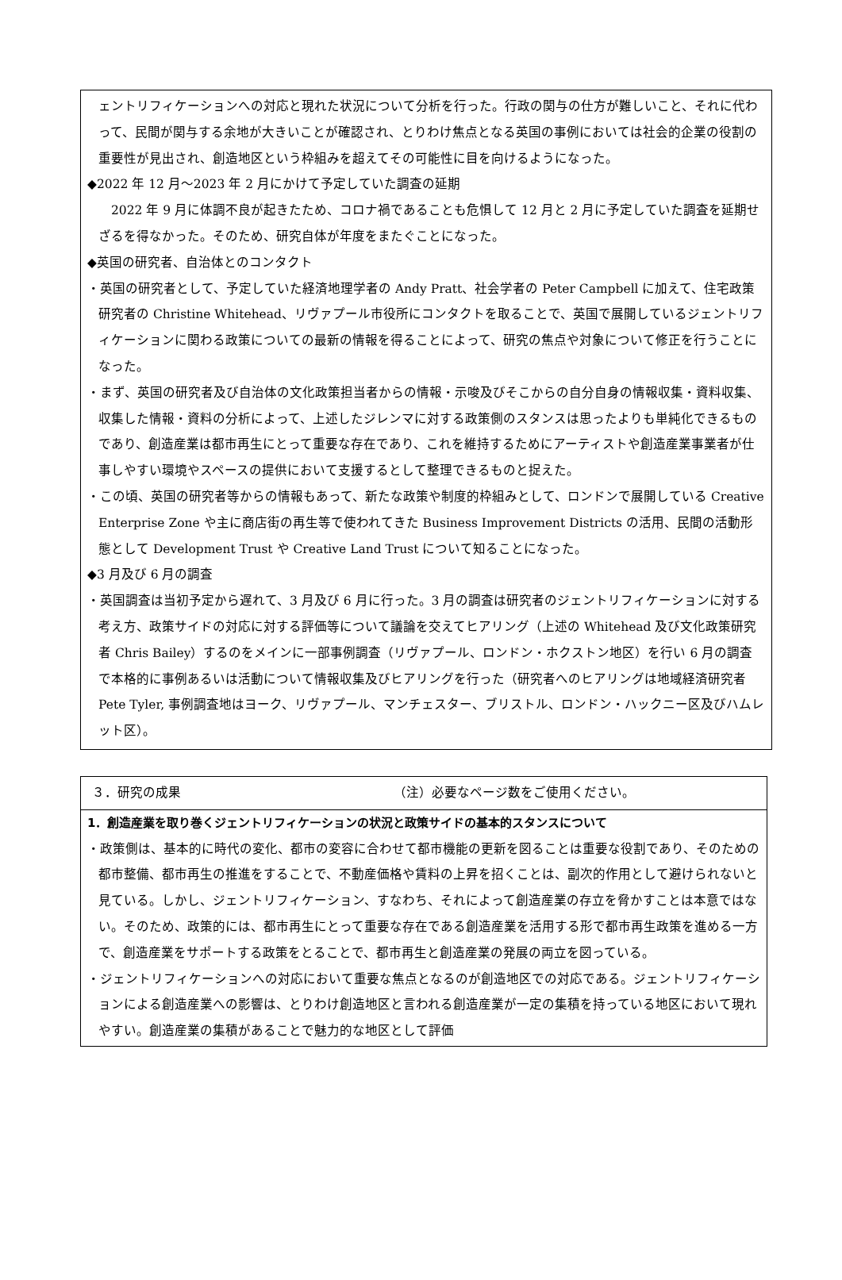ェントリフィケーションへの対応と現れた状況について分析を行った。行政の関与の仕方が難しいこと、それに代わって、民間が関与する余地が大きいことが確認され、とりわけ焦点となる英国の事例においては社会的企業の役割の重要性が見出され、創造地区という枠組みを超えてその可能性に目を向けるようになった。
◆2022 年 12 月～2023 年 2 月にかけて予定していた調査の延期
　2022 年 9 月に体調不良が起きたため、コロナ禍であることも危惧して 12 月と 2 月に予定していた調査を延期せざるを得なかった。そのため、研究自体が年度をまたぐことになった。
◆英国の研究者、自治体とのコンタクト
・英国の研究者として、予定していた経済地理学者の Andy Pratt、社会学者の Peter Campbell に加えて、住宅政策研究者の Christine Whitehead、リヴァプール市役所にコンタクトを取ることで、英国で展開しているジェントリフィケーションに関わる政策についての最新の情報を得ることによって、研究の焦点や対象について修正を行うことになった。
・まず、英国の研究者及び自治体の文化政策担当者からの情報・示唆及びそこからの自分自身の情報収集・資料収集、収集した情報・資料の分析によって、上述したジレンマに対する政策側のスタンスは思ったよりも単純化できるものであり、創造産業は都市再生にとって重要な存在であり、これを維持するためにアーティストや創造産業事業者が仕事しやすい環境やスペースの提供において支援するとして整理できるものと捉えた。
・この頃、英国の研究者等からの情報もあって、新たな政策や制度的枠組みとして、ロンドンで展開している Creative Enterprise Zone や主に商店街の再生等で使われてきた Business Improvement Districts の活用、民間の活動形態として Development Trust や Creative Land Trust について知ることになった。
◆3 月及び 6 月の調査
・英国調査は当初予定から遅れて、3 月及び 6 月に行った。3 月の調査は研究者のジェントリフィケーションに対する考え方、政策サイドの対応に対する評価等について議論を交えてヒアリング（上述の Whitehead 及び文化政策研究者 Chris Bailey）するのをメインに一部事例調査（リヴァプール、ロンドン・ホクストン地区）を行い 6 月の調査で本格的に事例あるいは活動について情報収集及びヒアリングを行った（研究者へのヒアリングは地域経済研究者 Pete Tyler, 事例調査地はヨーク、リヴァプール、マンチェスター、ブリストル、ロンドン・ハックニー区及びハムレット区）。
３．研究の成果 （注）必要なページ数をご使用ください。
1．創造産業を取り巻くジェントリフィケーションの状況と政策サイドの基本的スタンスについて
・政策側は、基本的に時代の変化、都市の変容に合わせて都市機能の更新を図ることは重要な役割であり、そのための都市整備、都市再生の推進をすることで、不動産価格や賃料の上昇を招くことは、副次的作用として避けられないと見ている。しかし、ジェントリフィケーション、すなわち、それによって創造産業の存立を脅かすことは本意ではない。そのため、政策的には、都市再生にとって重要な存在である創造産業を活用する形で都市再生政策を進める一方で、創造産業をサポートする政策をとることで、都市再生と創造産業の発展の両立を図っている。
・ジェントリフィケーションへの対応において重要な焦点となるのが創造地区での対応である。ジェントリフィケーションによる創造産業への影響は、とりわけ創造地区と言われる創造産業が一定の集積を持っている地区において現れやすい。創造産業の集積があることで魅力的な地区として評価